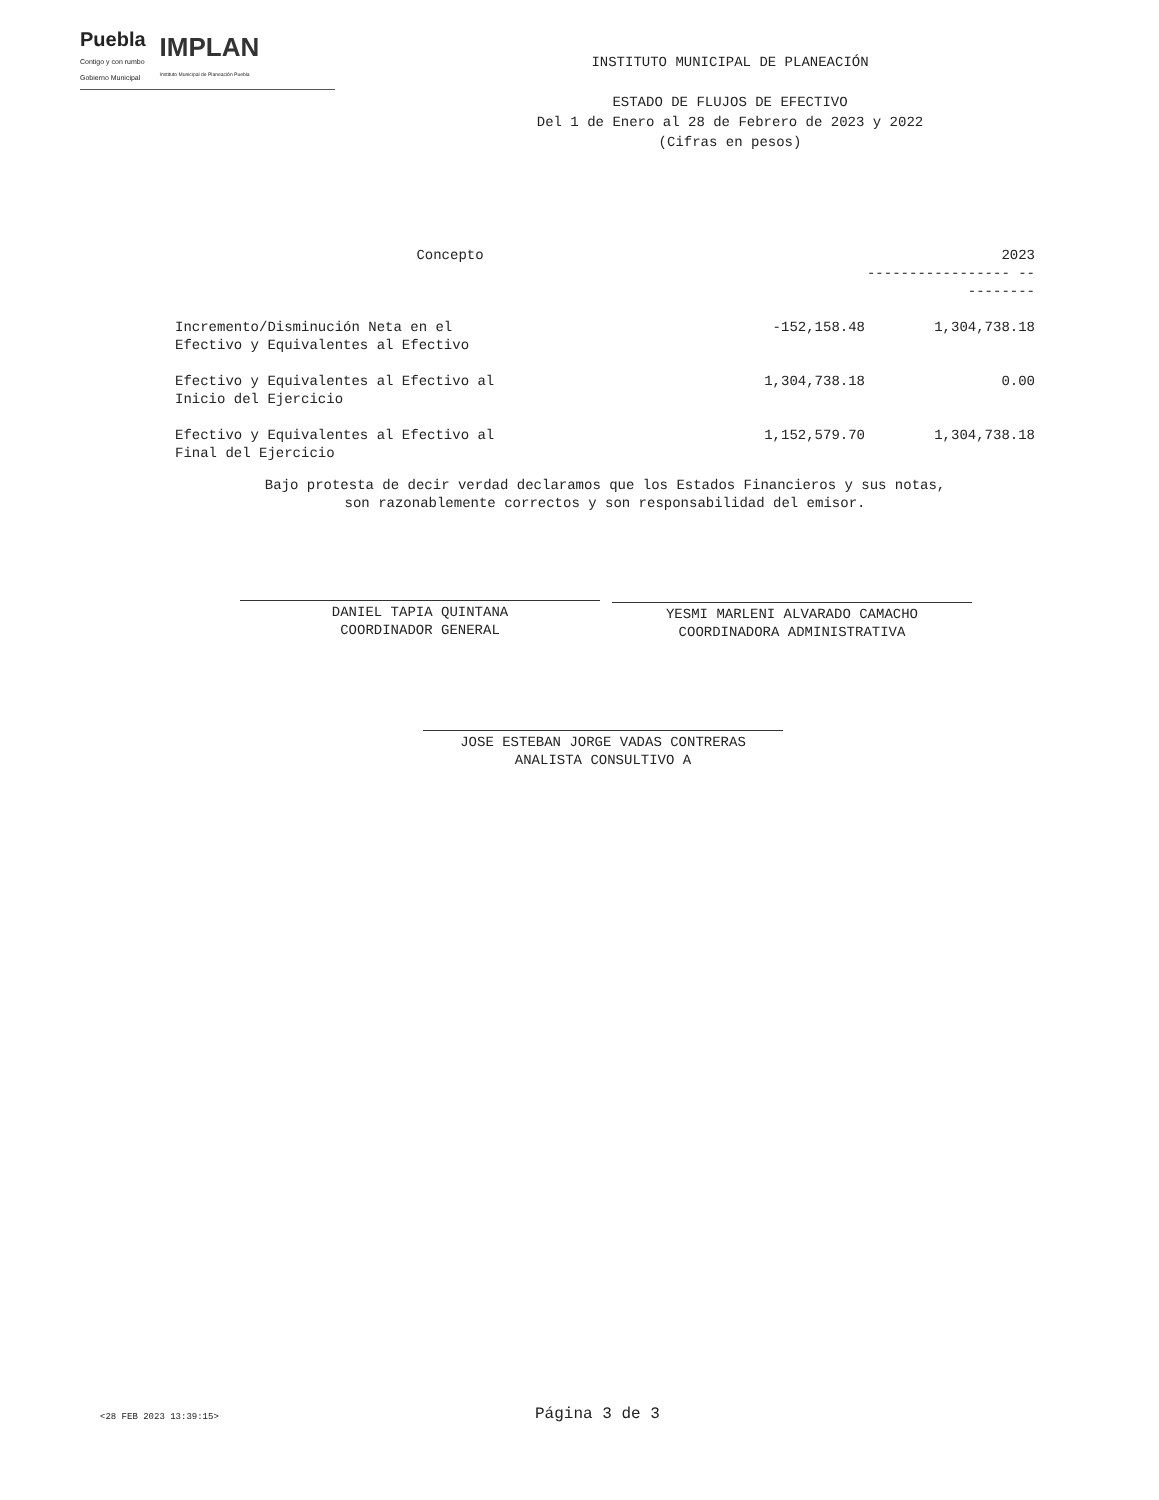Puebla
Contigo y con rumbo
Gobierno Municipal
IMPLAN
Instituto Municipal de Planeación Puebla
INSTITUTO MUNICIPAL DE PLANEACIÓN
ESTADO DE FLUJOS DE EFECTIVO
Del 1 de Enero al 28 de Febrero de 2023 y 2022
(Cifras en pesos)
| Concepto | | 2023 ----------------- ---------- |
| --- | --- | --- |
| Incremento/Disminución Neta en el Efectivo y Equivalentes al Efectivo | -152,158.48 | 1,304,738.18 |
| Efectivo y Equivalentes al Efectivo al Inicio del Ejercicio | 1,304,738.18 | 0.00 |
| Efectivo y Equivalentes al Efectivo al Final del Ejercicio | 1,152,579.70 | 1,304,738.18 |
Bajo protesta de decir verdad declaramos que los Estados Financieros y sus notas,
son razonablemente correctos y son responsabilidad del emisor.
DANIEL TAPIA QUINTANA
COORDINADOR GENERAL
YESMI MARLENI ALVARADO CAMACHO
COORDINADORA ADMINISTRATIVA
JOSE ESTEBAN JORGE VADAS CONTRERAS
ANALISTA CONSULTIVO A
<28 FEB 2023 13:39:15> Página 3 de 3